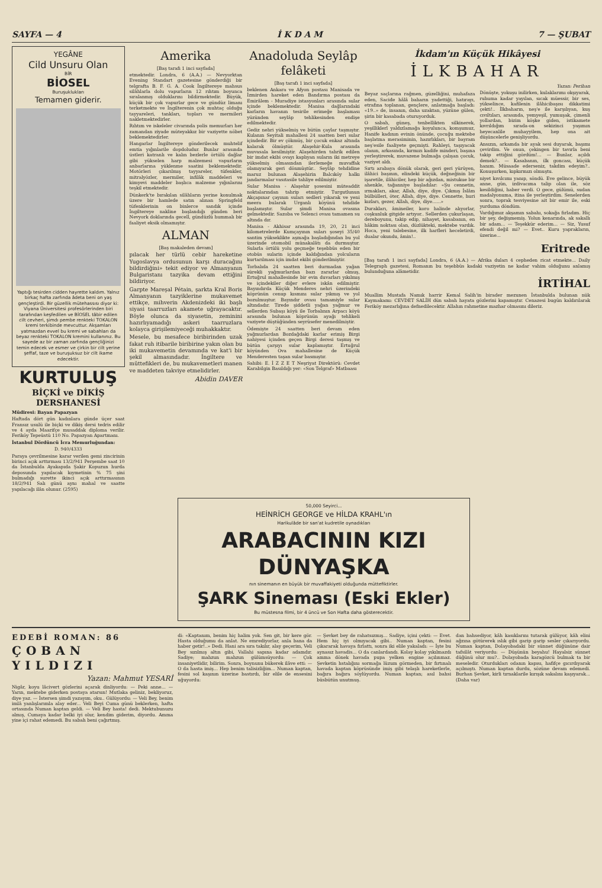SAYFA — 4 İ K D A M 7 — ŞUBAT
YEGÂNE
Cild Unsuru Olan
BİR
BİOSEL
Buruşuklukları
Temamen giderir.
Yaptığı tesirden cidden hayrette kaldım. Yalnız birkaç hafta zarfında âdeta beni on yaş gençleştirdi. Bir güzellik mütehassısı diyor ki: Viyana Üniversitesi profesörlerinden biri tarafından keşfedilen ve BİOSEL tâbir edilen cilt cevheri, şimdı pembe renkteki TOKALON kremi terkibinde mevcuttur. Akşamları yatmazdan evvel bu kremi ve sabahları da beyaz renkteki TOKALON kremini kullanınız. Bu sayede az bir zaman zarfında gençliğinizi temin edecek ve esmer ve çirkin bir cilt yerine şeffaf, taze ve buruşuksuz bir cilt ikame edecektir.
KURTULUŞ
BİÇKİ ve DİKİŞ DERSHANESİ
Müdiresi: Bayan Papazyan
Haftada dört gün kadınlara günde üçer saat Fransız usulü ile biçki ve dikiş dersi tedris edilir ve 4 ayda Maarifçe musaddak diploma verilir. Feriköy Tepeüstü 110 No. Papazyan Apartmanı.
İstanbul Dördüncü İcra Memurluğundan:
D. 940/4333
Paraya çevrilmesine karar verilen gemi zincirinin birinci açık arttırması 13/2/941 Perşembe saat 10 da İstanbulda Ayakapıda Şakir Kopuzun hurda deposunda yapılacak kıymetinin % 75 şini bulmadığı surette ikinci açık arttırmasının 18/2/941 Salı günü aynı mahal ve saatte yapılacağı ilân olunur. (2595)
Amerika
[Baş tarafı 1 inci sayfada]
etmektedir. Londra, 6 (A.A.) — Nevyorktan Evening Standart gazetesine gönderdiği bir telgrafta B. F. G. A. Cook İngiltereye mahsus silâhlarla dolu vapurların 12 rıhtım boyunca sıralanmış olduklarını bildirmektedir. Büyük, küçük bir çok vapurlar gece ve gündüz limanı terketmekte ve İngilterenin çok muhtaç olduğu tayyareleri, tankları, topları ve mermileri nakletmektedirler.
Rıhtım ve iskeleler civarında polis memurları her zamandan ziyade müteyakkız bir vaziyette nöbet beklemektedirler.
Hangarlar İngiltereye gönderilecek muhtelif emtia yığınlarile dopdoludur. Bunlar arasında üstleri katranlı ve kalın bezlerle örtülü dağlar gibi yükselen harp malzemesi vapurların anbarlarına yüklenme saatini beklemektedir. Motörleri çıkarılmış tayyareler, tüfenkler, mitralyözler, mermiler, infilâk maddeleri ve kimyevi maddeler başlıca malzeme yığınlarını teşkil etmektedir.
Dünkerk'te bırakılan silâhların yerine konulmak üzere bir hamlede satın alınan Springfeld tüfenklerinin on binlerce sandık içinde İngiltereye nakline başlandığı günden beri Nevyork doklarında gecell, gündüzlü hummalı bir faaliyet eksik olmamıştır.
ALMAN
[Baş makaleden devam]
pılacak her türlü cebir hareketine Yugoslavya ordusunun karşı duracağını bildirdiğini» tekit ediyor ve Almanyanın Bulgaristanı tazyika devam ettiğini bildiriyor.
Garpte Mareşal Pétain, şarkta Kral Boris Almanyanın tazyiklerine mukavemet ettikçe, mihverin Akdenizdeki iki başlı siyasi taarruzları akamete uğrayacaktır. Böyle olunca da siyasetin, zeminini hazırlıyamadığı askeri taarruzlara kolayca girişilemiyeceği muhakkaktır.
Mesele, bu mesafece biribirinden uzak fakat ruh itibarile biribirine yakın olan bu iki mukavemetin devamında ve kat'i bir şekil almasındadır. İngiltere ve müttefikleri de, bu mukavemetleri manen ve maddeten takviye etmelidirler.
Abidin DAVER
Anadoluda Seylâp felâketi
[Baş tarafı 1 inci sayfada]
beklenen Ankara ve Afyon postası Manisada ve İzmirden hareket eden Bandırma postası da Emirâlem - Muradiye istasyonları arasında sular içinde beklemektedir. Manisa dağlarındaki karların havanın tesirile erimeğe başlaması yüzünden seylâp tehlikesinden endişe edilmektedir.
Gediz nehri yükselmiş ve bütün çaylar taşmıştır. Kulanın Seyitali mahallesi 24 saatten beri sular içindedir. Bir ev çökmüş, bir çocuk enkaz altında kalarak ölmüştür. Alaşehir-Kula arasında muvasala kesilmiştir. Alaşehirden tahrik edilen bir imdat ekibi ovayı kaplıyan suların iki metreye yükselmiş olmasından ilerlemeğe muvaffak olamıyarak geri dönmüştür.. Seylâp tehdidine maruz bulunan Alaşehirin Balcıköy halkı jandarmalar vasıtasile tahliye edilmiştir.
Sular Manisa - Alaşehir şosesini müteaddit noktalarından tahrip etmiştir. Turgutlunun Akçapınar çayının suları sedleri yıkarak ve yeni meera bularak Urganlı köyünü tehdide başlamıştır. Sular şimdi Manisa ovasına gelmektedir. Sazoba ve Selenci ovası tamamen su altında dır.
Manisa - Akhisar arasında 19, 20, 21 inci kilometrelerde Kumçayının suları şoseyi 35/40 santim yükseklikte aşmağa başladığından bu yol üzerinde otomobil münakalâtı da durmuştur. Sularla örtülü yolu geçmeğe teşebbüs eden bir otobüs sularin içinde kaldığından yolcuların kurtarılması için imdat ekibi gönderilmiştir.
Torbalıda 24 saatten beri durmadan yağan sürekli yağmurlardan bazı zararlar olmuş, Ertuğrul mahallesinde bir evin duvarları yıkılmış ve içindekiler diğer evlere iskân edilmiştir. Bayındırda Küçük Menderes nehri üzerindeki köprünün cenup kısmını sular yıkmış ve yol bozulmuştur. Bayındır ovası tamamiyle sular altındadır. Tirede şiddetli yağan yağmur ve sellerden Subaşı köyü ile Torbalının Arpacı köyü arasında bulunan köprünün ayağı tehlikeli vaziyete düştüğünden seyrüsefer menedilmiştir.
Ödemişte 24 saatten beri devam eden yağmurlardan Bozdağdaki karlar erimiş Birgi nahiyesi içinden geçen Birgi deresi taşmış ve bütün çarşıyı sular kaplamıştır. Ertuğrul köyünden Ova mahallesine de Küçük Menderesten taşan sular basmıştır.
Sahibi: E. İ Z Z E T Neşriyat Direktörü: Cevdet Karabilgin Basıldığı yer: «Son Telgraf» Matbaası
İkdam'ın Küçük Hikâyesi
İLKBAHAR
Yazan: Perihan
Beyaz saçlarına rağmen, güzelliğini, muhafaza eden, Saciđe hâlâ baharın yadettiği, hatırayı, etrafına toplanan, gençlere, anlatmağa başladı: «19..» de, insanın, daha uzaktan, yüzüne gülen, şirin bir kasabada oturuyorduk.
O sabah, güneş, tenbellikten silkinerek, yeşilliklerl yaldızlamağa koyulunca, komşumuz, Hanife kadının evinin önünde, çocuğu mektebe başlatma merasiminin, hazırlıkları, bir bayram neş'esile faaliyete geçmişti. Rahleyi, taşıyacak olanın, arkasında, kırmızı kadife minderi, başına yerleştirerek, muvazene bulmağa çalışan çocuk, vaziyet aldı.
Sırtı arabaya dönük olarak, geri geri yürüyen, ilâhici başının, elindeki küçük, değneğinin bir işaretile, ilâhiciler, hep bir ağızdan, mistukue bir ahenkle, tağanniye başladılar: «Şu cennetin, ırmakları, akar, Allah, diye, diye. Çıkmış İslâm bülbülleri, öter, Allah, diye, diye. Cennette, huri kızları, gezer, Allah, diye, diye......»
Durakları, âmineiler, koro halinde alıyorlar, coşkunluk gitgide artıyor.. Sellerden çukurlaşan, dereboyunu, takip edip, nihayet, kasabanın, en hâkim noktası olan, düzlükteki, mektebe vardık. Hoca, yeni talebesine, ilk harfleri heceletirdi, dualar okundu, âmin!..
Dönüşte, yokuşu inilirken, kulaklarımı okşıyarak, ruhuma kadar yayılan, sıcak müessir, bir ses, yükselince, kafilenin ilâhicibaşısı dikkatimi çekti!.. İlkbaharın, neş'e ile karşılıyan, kuş cıvıltıları, arasında, yemyeşil, yumuşak, çimenli yollardan, bizim köşke giden, istikamete kıvrıldığım sırada-on sekizinci yaşımın heyecanlile muhayyilem, hep ona ait düşüncelerle genişliyordu.
Ansızın, arkamda bir ayak sesi duyarak, başımı çevirdim. Ve onun, çekingen bir tavırla beni takip ettiğini gördüm!... — Bunlar, açıldı demek?.. — Kasabanın, ilk goncası, küçük hanım. Müsaade ederseniz, takdim edeyim?.. Konuşurken, kıpkırmızı olmuştu.
niyet kıvılcımı yanıp, söndü. Eve gelince, büyük anne, gün, izdivacıma talip olan ile, söz kesildiğini, haber verdi. O gece, gülümü, sudan madalyonuma, itina ile yerleştirdim. Senelerden sonra, toprak tesviyesine ait bir emir ile, eski yurduma döndüm.
Vardığımız akşamın sabahı, sokağa fırladım. Hiç bir şey, değişmemiş. Yolun kenarında, ak sakallı bir adam... — Teşekkür ederim... — Siz, Yusuf efendi değil mi? — Evet.. Kuru yaprakların, üzerine...
Eritrede
[Baş tarafı 1 inci sayfada] Londra, 6 (A.A.) — Afrika duları 4 cepheden ricat etmekte... Daily Telegraph gazetesi, Romanın bu teşebbüs kadaki vaziyetin ne kadar vahim olduğunu anlamış bulunduğuna alâmetidir.
İRTİHAL
Muallim Mustafa Namık harrir Kemal Salih'in birader mezunen İstanbulda bulunan nük Kaymakamı: CEVDET SALİH dün sabah hayata gözlerini kapamıştır. Cenazesi bugün kaldırılarak Feriköy mezarlığına defnedilecektir. Allahın rahmetine mazhar olmasını dileriz.
50,000 Seyirci...
HEİNRİCH GEORGE ve HİLDA KRAHL'ın
Harikulâde bir san'at kudretile oynadıkları
ARABACININ KIZI DÜNYAŞKA
nın sinemanın en büyük bir muvaffakiyeti olduğunda müttefiktirler.
ŞARK Sineması (Eski Ekler)
Bu müstesna filmi, bir 4 üncü ve Son Hafta daha gösterecektir.
EDEBİ ROMAN: 86
ÇOBAN YILDIZI
Yazan: Mahmut YESARİ
Nigâr, koyu lâcivert gözlerini açarak dinliyordu: — Peki anne... — Yarın, mektebe giderken postaya atarsın! Mutlaka geliniz, bekliyoruz, diye yaz. — İstersen şimdi yazayım, oku.. Gülüyordu: — Veli Bey, benim imlâ yanlışlarımla alay eder... Veli Beyi Cuma günü beklerken, hafta ortasında Numan kaptan geldi. — Veli Bey hasta! dedi. Mektubunuzu almış, Cumaya kadar belki iyi olur, kendim giderim, diyordu. Amma yine içi rahat edemedi. Bu sabah beni çağırtmış.
di: «Kaptanım, benim hiç halim yok. Sen git, bir kere gör. Hasta olduğumu da anlat. Ne emrediyorlar, anla bana da haber getir!..» Dedi. Hani ara sıra takılır, alay geçerim, Veli Bey sızılmış altın gibi, Vallahi sapına kadar adamdır. Sadiye; mahzun mahzun gülümsüyordu: — Çok insaniyetlidir, bilirim. Sonra, boynunu bükerek ilâve etti: — O da hasta imiş... Hep benim talisizliğim... Numan kaptan, fesini sol kaşının üzerine bastırdı, bir elile de ensesini uğuyordu:
— Şevket bey de rahatsızmış... Sadiye, içini çekti: — Evet. Hem hiç iyi olmıyacak gibi.. Numan kaptan, fesini çıkararak havaya fırlattı, sonra iki elile yakaladı: — İşte bu aynasız havadis... O da canlardandı. Kolay kolay yıkılmazdı amma dönek havada pupa yelken engine açılınmaz. Şevketin hstalığını sormağa lüzum görmeden, bir fırtınalı havada kaptan köprüsünde imiş gibi telaşlı hareketlerle, bağıra bağıra söylüyordu. Numan kaptan; asıl bahsi büsbütün unutmuş.
dan bahsediyor, kâh kasıklarını tutarak gülüyor, kâh elini ağzına götürerek ıslık gibi garip garip sesler çıkarıyordu. Numan kaptan, Dolayobadaki bir sünnet düğününe dair tafsilât veriyordu: — Düşünün beyahu! Hayalsiz sünnet düğünü olur mu?.. Dolayobada karagözcü bulmak ta bir meseledir. Oturdukları odanın kapısı, hafifçe gıcırdıyarak açılmıştı. Numan kaptan durdu, sözüne devam edemedi. Burhan Şevket, kirli tırnaklarile kırışık sakalını kaşıyarak... (Daha var)